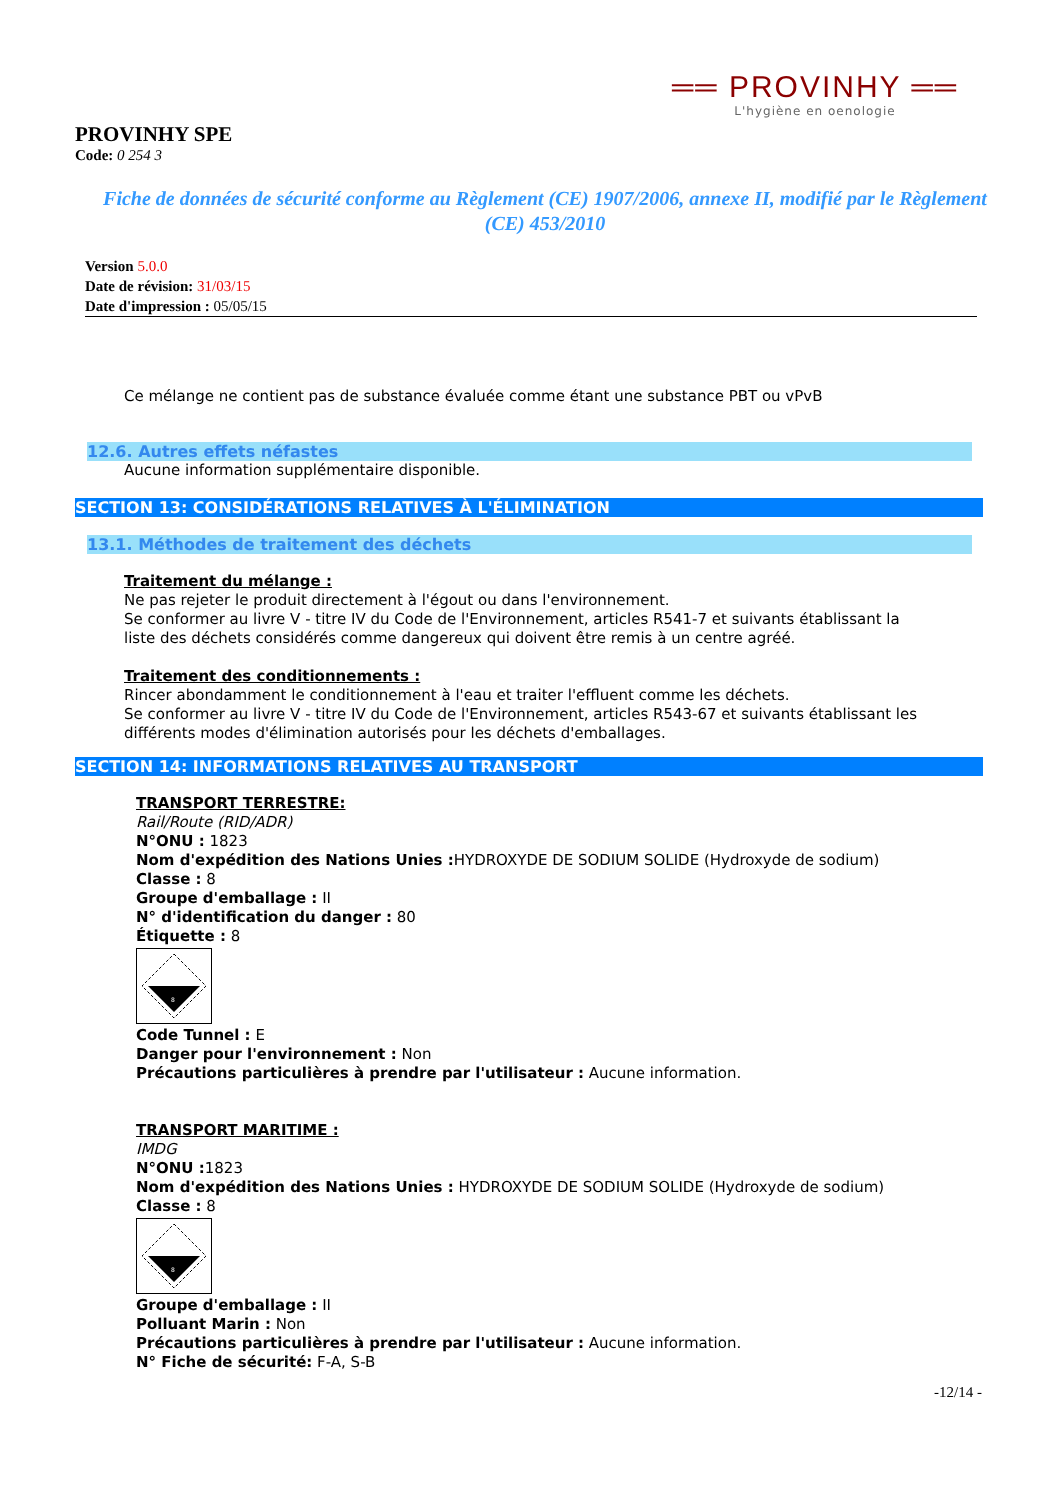══ PROVINHY ══
L'hygiène en oenologie
PROVINHY SPE
Code: 0 254 3
Fiche de données de sécurité conforme au Règlement (CE) 1907/2006, annexe II, modifié par le Règlement (CE) 453/2010
Version 5.0.0
Date de révision: 31/03/15
Date d'impression : 05/05/15
Ce mélange ne contient pas de substance évaluée comme étant une substance PBT ou vPvB
12.6. Autres effets néfastes
Aucune information supplémentaire disponible.
SECTION 13: CONSIDÉRATIONS RELATIVES À L'ÉLIMINATION
13.1. Méthodes de traitement des déchets
Traitement du mélange :
Ne pas rejeter le produit directement à l'égout ou dans l'environnement.
Se conformer au livre V - titre IV du Code de l'Environnement, articles R541-7 et suivants établissant la
liste des déchets considérés comme dangereux qui doivent être remis à un centre agréé.
Traitement des conditionnements :
Rincer abondamment le conditionnement à l'eau et traiter l'effluent comme les déchets.
Se conformer au livre V - titre IV du Code de l'Environnement, articles R543-67 et suivants établissant les
différents modes d'élimination autorisés pour les déchets d'emballages.
SECTION 14: INFORMATIONS RELATIVES AU TRANSPORT
TRANSPORT TERRESTRE:
Rail/Route (RID/ADR)
N°ONU : 1823
Nom d'expédition des Nations Unies : HYDROXYDE DE SODIUM SOLIDE (Hydroxyde de sodium)
Classe : 8
Groupe d'emballage : II
N° d'identification du danger : 80
Étiquette : 8
8
Code Tunnel : E
Danger pour l'environnement : Non
Précautions particulières à prendre par l'utilisateur : Aucune information.
TRANSPORT MARITIME :
IMDG
N°ONU : 1823
Nom d'expédition des Nations Unies : HYDROXYDE DE SODIUM SOLIDE (Hydroxyde de sodium)
Classe : 8
8
Groupe d'emballage : II
Polluant Marin : Non
Précautions particulières à prendre par l'utilisateur : Aucune information.
N° Fiche de sécurité: F-A, S-B
-12/14 -